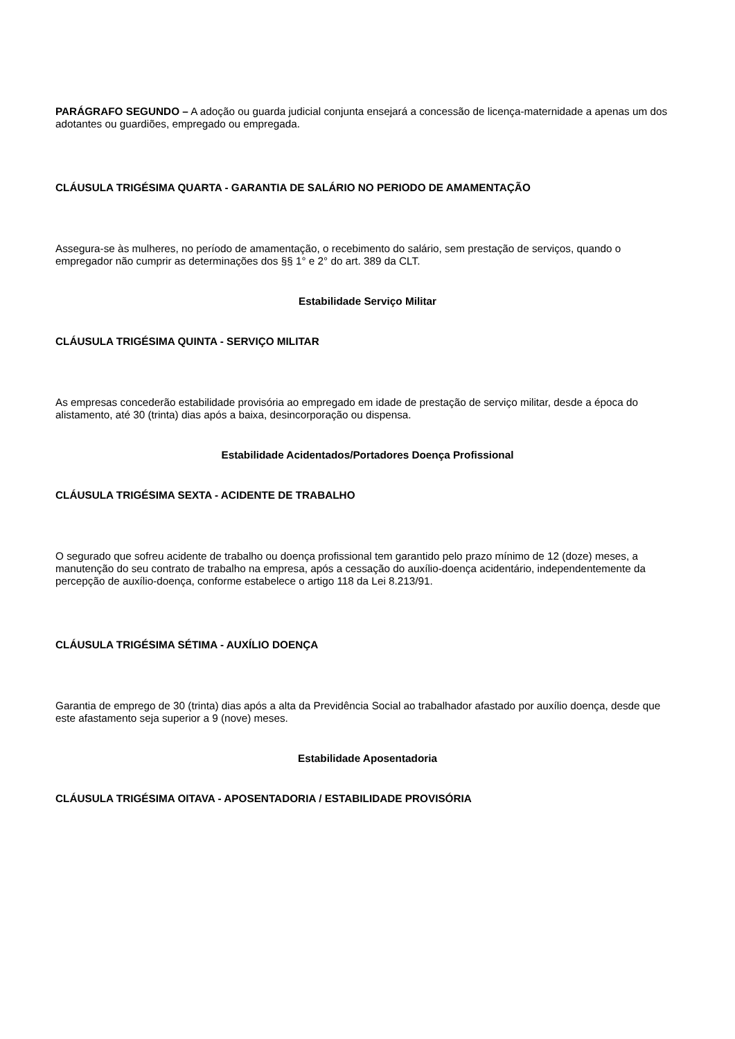PARÁGRAFO SEGUNDO – A adoção ou guarda judicial conjunta ensejará a concessão de licença-maternidade a apenas um dos adotantes ou guardiões, empregado ou empregada.
CLÁUSULA TRIGÉSIMA QUARTA - GARANTIA DE SALÁRIO NO PERIODO DE AMAMENTAÇÃO
Assegura-se às mulheres, no período de amamentação, o recebimento do salário, sem prestação de serviços, quando o empregador não cumprir as determinações dos §§ 1° e 2° do art. 389 da CLT.
Estabilidade Serviço Militar
CLÁUSULA TRIGÉSIMA QUINTA - SERVIÇO MILITAR
As empresas concederão estabilidade provisória ao empregado em idade de prestação de serviço militar, desde a época do alistamento, até 30 (trinta) dias após a baixa, desincorporação ou dispensa.
Estabilidade Acidentados/Portadores Doença Profissional
CLÁUSULA TRIGÉSIMA SEXTA - ACIDENTE DE TRABALHO
O segurado que sofreu acidente de trabalho ou doença profissional tem garantido pelo prazo mínimo de 12 (doze) meses, a manutenção do seu contrato de trabalho na empresa, após a cessação do auxílio-doença acidentário, independentemente da percepção de auxílio-doença, conforme estabelece o artigo 118 da Lei 8.213/91.
CLÁUSULA TRIGÉSIMA SÉTIMA - AUXÍLIO DOENÇA
Garantia de emprego de 30 (trinta) dias após a alta da Previdência Social ao trabalhador afastado por auxílio doença, desde que este afastamento seja superior a 9 (nove) meses.
Estabilidade Aposentadoria
CLÁUSULA TRIGÉSIMA OITAVA - APOSENTADORIA / ESTABILIDADE PROVISÓRIA